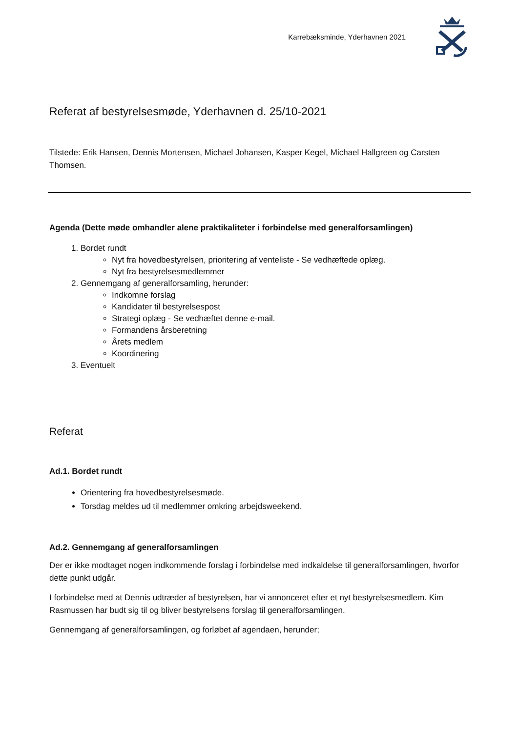Karrebæksminde, Yderhavnen 2021
Referat af bestyrelsesmøde, Yderhavnen d. 25/10-2021
Tilstede: Erik Hansen, Dennis Mortensen, Michael Johansen, Kasper Kegel, Michael Hallgreen og Carsten Thomsen.
Agenda (Dette møde omhandler alene praktikaliteter i forbindelse med generalforsamlingen)
1. Bordet rundt
Nyt fra hovedbestyrelsen, prioritering af venteliste - Se vedhæftede oplæg.
Nyt fra bestyrelsesmedlemmer
2. Gennemgang af generalforsamling, herunder:
Indkomne forslag
Kandidater til bestyrelsespost
Strategi oplæg - Se vedhæftet denne e-mail.
Formandens årsberetning
Årets medlem
Koordinering
3. Eventuelt
Referat
Ad.1. Bordet rundt
Orientering fra hovedbestyrelsesmøde.
Torsdag meldes ud til medlemmer omkring arbejdsweekend.
Ad.2. Gennemgang af generalforsamlingen
Der er ikke modtaget nogen indkommende forslag i forbindelse med indkaldelse til generalforsamlingen, hvorfor dette punkt udgår.
I forbindelse med at Dennis udtræder af bestyrelsen, har vi annonceret efter et nyt bestyrelsesmedlem. Kim Rasmussen har budt sig til og bliver bestyrelsens forslag til generalforsamlingen.
Gennemgang af generalforsamlingen, og forløbet af agendaen, herunder;